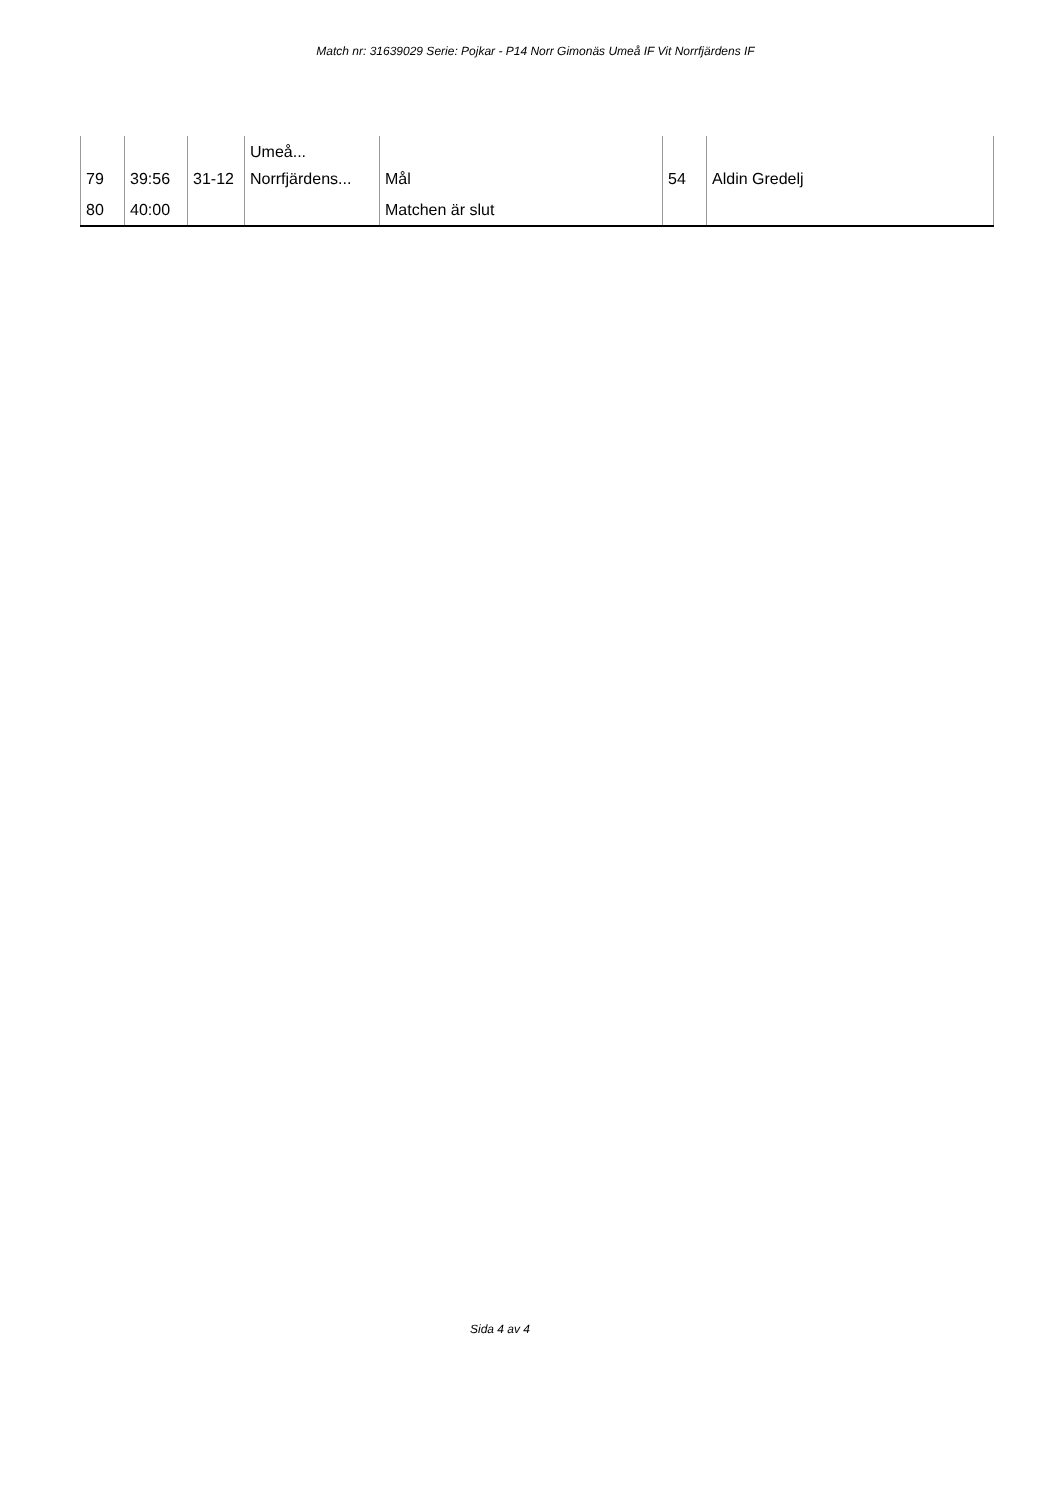Match nr: 31639029 Serie: Pojkar - P14 Norr Gimonäs Umeå IF Vit Norrfjärdens IF
| 79 | 39:56 | 31-12 | Umeå... Norrfjärdens... | Mål | 54 | Aldin Gredelj |
| 80 | 40:00 | | | Matchen är slut | | |
Sida 4 av 4